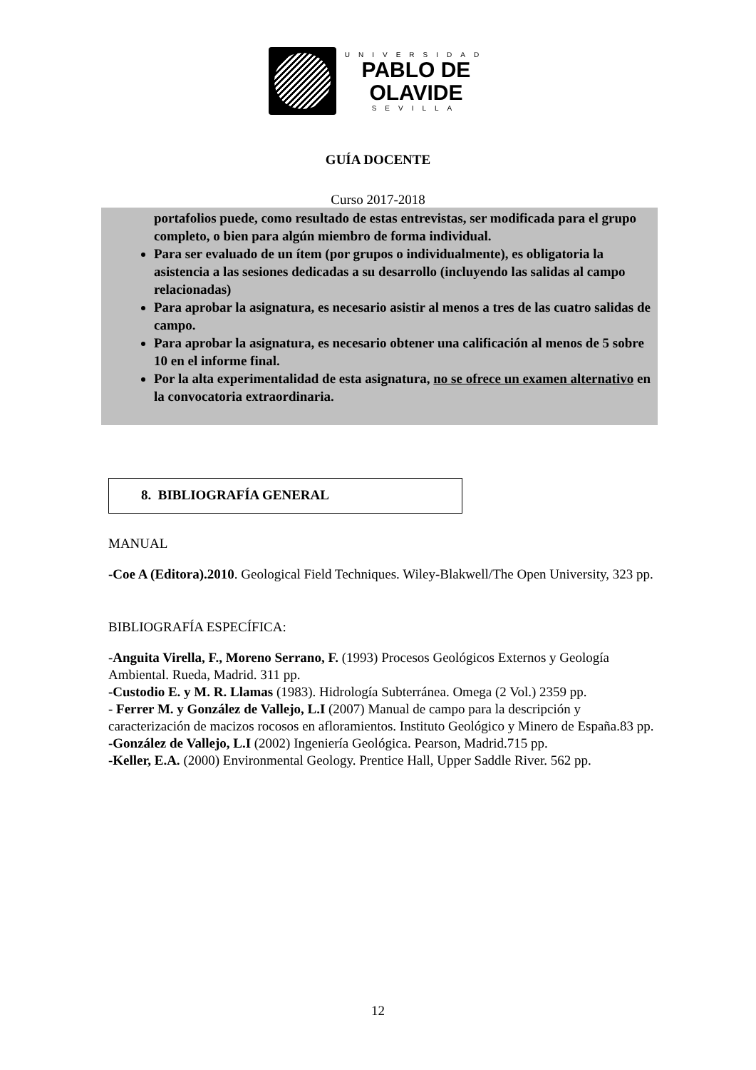UNIVERSIDAD
PABLO DE
OLAVIDE
SEVILLA
GUÍA DOCENTE
Curso 2017-2018
portafolios puede, como resultado de estas entrevistas, ser modificada para el grupo completo, o bien para algún miembro de forma individual.
Para ser evaluado de un ítem (por grupos o individualmente), es obligatoria la asistencia a las sesiones dedicadas a su desarrollo (incluyendo las salidas al campo relacionadas)
Para aprobar la asignatura, es necesario asistir al menos a tres de las cuatro salidas de campo.
Para aprobar la asignatura, es necesario obtener una calificación al menos de 5 sobre 10 en el informe final.
Por la alta experimentalidad de esta asignatura, no se ofrece un examen alternativo en la convocatoria extraordinaria.
8. BIBLIOGRAFÍA GENERAL
MANUAL
-Coe A (Editora).2010. Geological Field Techniques. Wiley-Blakwell/The Open University, 323 pp.
BIBLIOGRAFÍA ESPECÍFICA:
-Anguita Virella, F., Moreno Serrano, F. (1993) Procesos Geológicos Externos y Geología Ambiental. Rueda, Madrid. 311 pp.
-Custodio E. y M. R. Llamas (1983). Hidrología Subterránea. Omega (2 Vol.) 2359 pp.
- Ferrer M. y González de Vallejo, L.I (2007) Manual de campo para la descripción y caracterización de macizos rocosos en afloramientos. Instituto Geológico y Minero de España.83 pp.
-González de Vallejo, L.I (2002) Ingeniería Geológica. Pearson, Madrid.715 pp.
-Keller, E.A. (2000) Environmental Geology. Prentice Hall, Upper Saddle River. 562 pp.
12